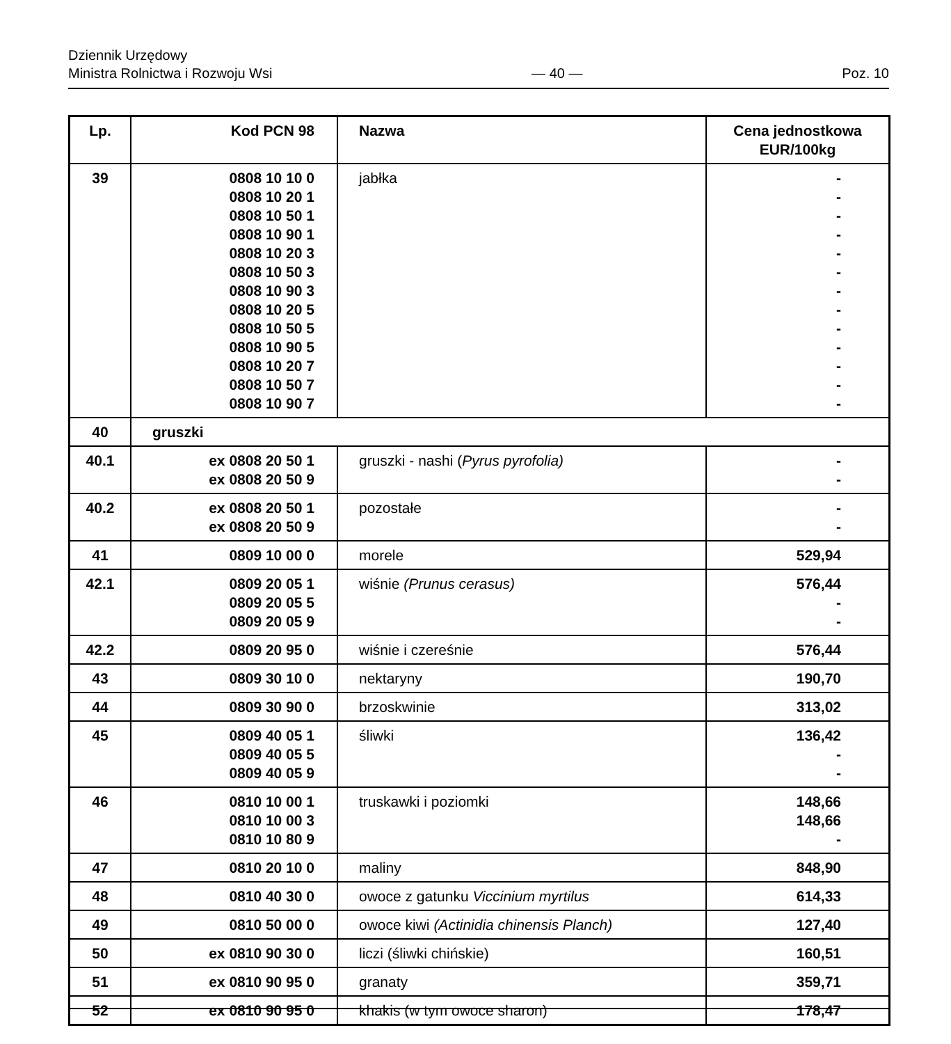Dziennik Urzędowy
Ministra Rolnictwa i Rozwoju Wsi
— 40 —
Poz. 10
| Lp. | Kod PCN 98 | Nazwa | Cena jednostkowa EUR/100kg |
| --- | --- | --- | --- |
| 39 | 0808 10 10 0 0808 10 20 1 0808 10 50 1 0808 10 90 1 0808 10 20 3 0808 10 50 3 0808 10 90 3 0808 10 20 5 0808 10 50 5 0808 10 90 5 0808 10 20 7 0808 10 50 7 0808 10 90 7 | jabłka | - - - - - - - - - - - - - |
| 40 | gruszki | | |
| 40.1 | ex 0808 20 50 1 ex 0808 20 50 9 | gruszki - nashi ( Pyrus pyrofolia) | - - |
| 40.2 | ex 0808 20 50 1 ex 0808 20 50 9 | pozostałe | - - |
| 41 | 0809 10 00 0 | morele | 529,94 |
| 42.1 | 0809 20 05 1 0809 20 05 5 0809 20 05 9 | wiśnie (Prunus cerasus) | 576,44 - - |
| 42.2 | 0809 20 95 0 | wiśnie i czereśnie | 576,44 |
| 43 | 0809 30 10 0 | nektaryny | 190,70 |
| 44 | 0809 30 90 0 | brzoskwinie | 313,02 |
| 45 | 0809 40 05 1 0809 40 05 5 0809 40 05 9 | śliwki | 136,42 - - |
| 46 | 0810 10 00 1 0810 10 00 3 0810 10 80 9 | truskawki i poziomki | 148,66 148,66 - |
| 47 | 0810 20 10 0 | maliny | 848,90 |
| 48 | 0810 40 30 0 | owoce z gatunku Viccinium myrtilus | 614,33 |
| 49 | 0810 50 00 0 | owoce kiwi (Actinidia chinensis Planch) | 127,40 |
| 50 | ex 0810 90 30 0 | liczi (śliwki chińskie) | 160,51 |
| 51 | ex 0810 90 95 0 | granaty | 359,71 |
| 52 | ex 0810 90 95 0 | khakis (w tym owoce sharon) | 178,47 |